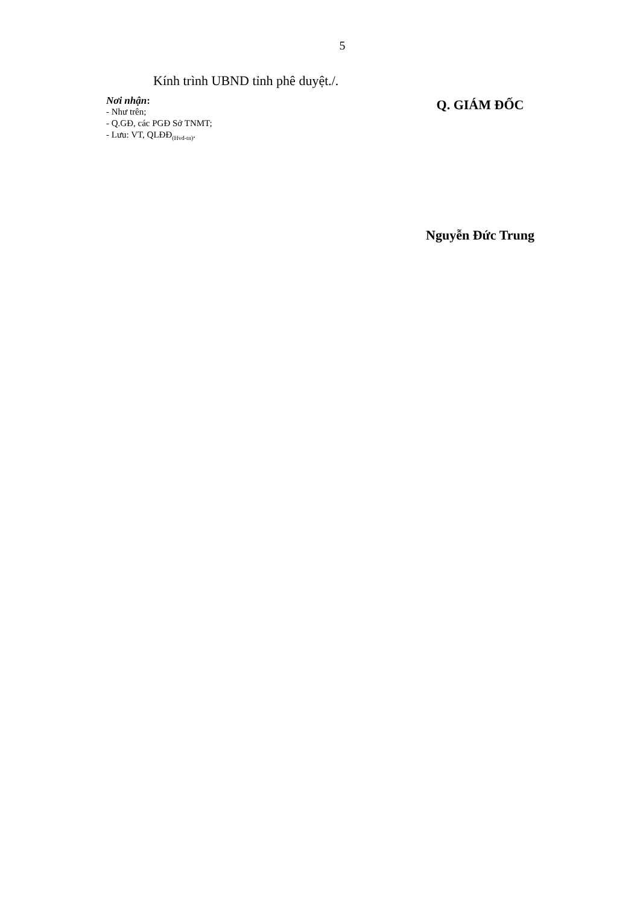5
Kính trình UBND tỉnh phê duyệt./.
Nơi nhận:
- Như trên;
- Q.GĐ, các PGĐ Sở TNMT;
- Lưu: VT, QLĐĐ<sub>(Hvd-tn)</sub>.
Q. GIÁM ĐỐC
Nguyễn Đức Trung